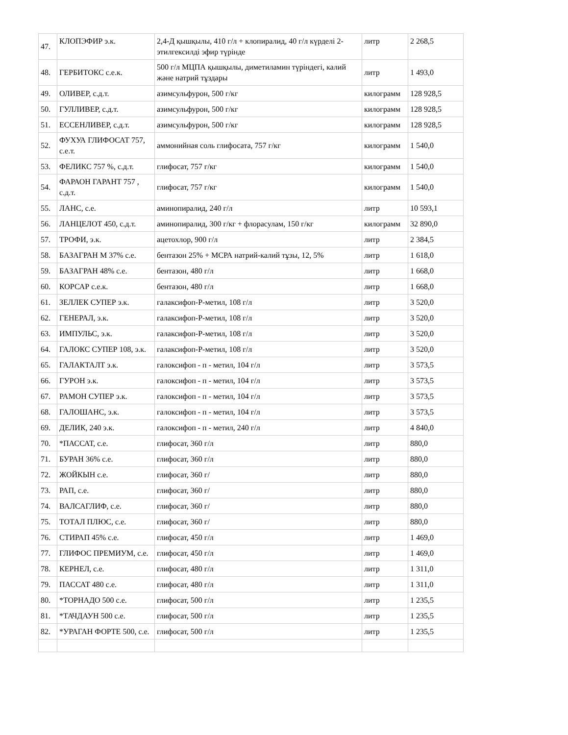| 47. | КЛОПЭФИР э.к. | 2,4-Д қышқылы, 410 г/л + клопиралид, 40 г/л күрделі 2-этилгексилді эфир түрінде | литр | 2 268,5 |
| 48. | ГЕРБИТОКС с.е.к. | 500 г/л МЦПА қышқылы, диметиламин түріндегі, калий және натрий тұздары | литр | 1 493,0 |
| 49. | ОЛИВЕР, с.д.т. | азимсульфурон, 500 г/кг | килограмм | 128 928,5 |
| 50. | ГУЛЛИВЕР, с.д.т. | азимсульфурон, 500 г/кг | килограмм | 128 928,5 |
| 51. | ЕССЕНЛИВЕР, с.д.т. | азимсульфурон, 500 г/кг | килограмм | 128 928,5 |
| 52. | ФУХУА ГЛИФОСАТ 757, с.е.т. | аммонийная соль глифосата, 757 г/кг | килограмм | 1 540,0 |
| 53. | ФЕЛИКС 757 %, с.д.т. | глифосат, 757 г/кг | килограмм | 1 540,0 |
| 54. | ФАРАОН ГАРАНТ 757 , с.д.т. | глифосат, 757 г/кг | килограмм | 1 540,0 |
| 55. | ЛАНС, с.е. | аминопиралид, 240 г/л | литр | 10 593,1 |
| 56. | ЛАНЦЕЛОТ 450, с.д.т. | аминопиралид, 300 г/кг + флорасулам, 150 г/кг | килограмм | 32 890,0 |
| 57. | ТРОФИ, э.к. | ацетохлор, 900 г/л | литр | 2 384,5 |
| 58. | БАЗАГРАН М 37% с.е. | бентазон 25% + МСРА натрий-калий тұзы, 12, 5% | литр | 1 618,0 |
| 59. | БАЗАГРАН 48% с.е. | бентазон, 480 г/л | литр | 1 668,0 |
| 60. | КОРСАР с.е.к. | бентазон, 480 г/л | литр | 1 668,0 |
| 61. | ЗЕЛЛЕК СУПЕР э.к. | галаксифоп-Р-метил, 108 г/л | литр | 3 520,0 |
| 62. | ГЕНЕРАЛ, э.к. | галаксифоп-Р-метил, 108 г/л | литр | 3 520,0 |
| 63. | ИМПУЛЬС, э.к. | галаксифоп-Р-метил, 108 г/л | литр | 3 520,0 |
| 64. | ГАЛОКС СУПЕР 108, э.к. | галаксифоп-Р-метил, 108 г/л | литр | 3 520,0 |
| 65. | ГАЛАКТАЛТ э.к. | галоксифоп - п - метил, 104 г/л | литр | 3 573,5 |
| 66. | ГУРОН э.к. | галоксифоп - п - метил, 104 г/л | литр | 3 573,5 |
| 67. | РАМОН СУПЕР э.к. | галоксифоп - п - метил, 104 г/л | литр | 3 573,5 |
| 68. | ГАЛОШАНС, э.к. | галоксифоп - п - метил, 104 г/л | литр | 3 573,5 |
| 69. | ДЕЛИК, 240 э.к. | галоксифоп - п - метил, 240 г/л | литр | 4 840,0 |
| 70. | *ПАССАТ, с.е. | глифосат, 360 г/л | литр | 880,0 |
| 71. | БУРАН 36% с.е. | глифосат, 360 г/л | литр | 880,0 |
| 72. | ЖОЙКЫН с.е. | глифосат, 360 г/ | литр | 880,0 |
| 73. | РАП, с.е. | глифосат, 360 г/ | литр | 880,0 |
| 74. | ВАЛСАГЛИФ, с.е. | глифосат, 360 г/ | литр | 880,0 |
| 75. | ТОТАЛ ПЛЮС, с.е. | глифосат, 360 г/ | литр | 880,0 |
| 76. | СТИРАП 45% с.е. | глифосат, 450 г/л | литр | 1 469,0 |
| 77. | ГЛИФОС ПРЕМИУМ, с.е. | глифосат, 450 г/л | литр | 1 469,0 |
| 78. | КЕРНЕЛ, с.е. | глифосат, 480 г/л | литр | 1 311,0 |
| 79. | ПАССАТ 480 с.е. | глифосат, 480 г/л | литр | 1 311,0 |
| 80. | *ТОРНАДО 500 с.е. | глифосат, 500 г/л | литр | 1 235,5 |
| 81. | *ТАЧДАУН 500 с.е. | глифосат, 500 г/л | литр | 1 235,5 |
| 82. | *УРАГАН ФОРТЕ 500, с.е. | глифосат, 500 г/л | литр | 1 235,5 |